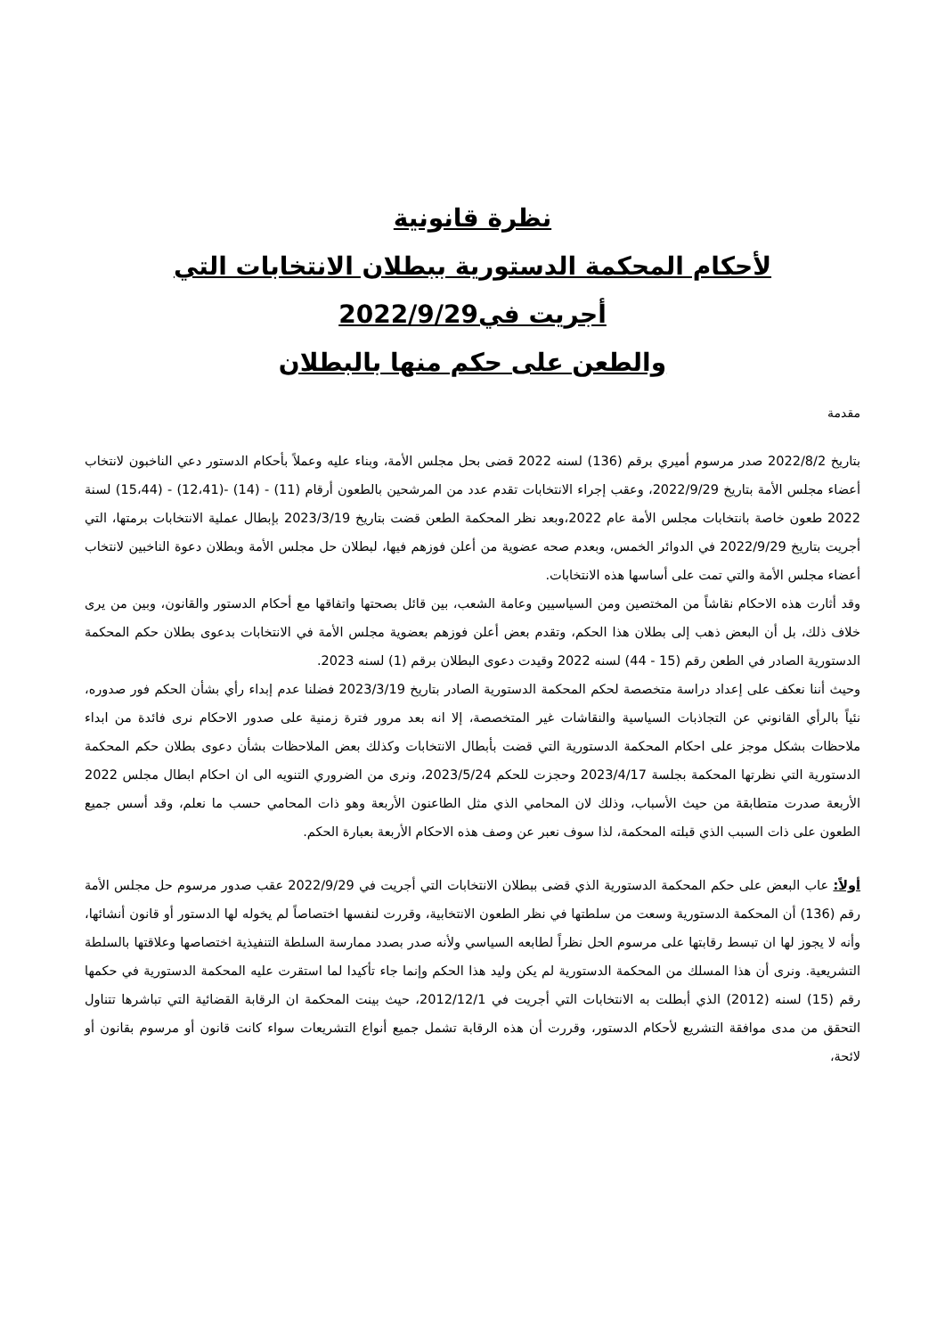نظرة قانونية
لأحكام المحكمة الدستورية ببطلان الانتخابات التي
أجريت في2022/9/29
والطعن على حكم منها بالبطلان
مقدمة
بتاريخ 2022/8/2 صدر مرسوم أميري برقم (136) لسنه 2022 قضى بحل مجلس الأمة، وبناء عليه وعملاً بأحكام الدستور دعي الناخبون لانتخاب أعضاء مجلس الأمة بتاريخ 2022/9/29، وعقب إجراء الانتخابات تقدم عدد من المرشحين بالطعون أرقام (11) - (14) -(12،41) - (15،44) لسنة 2022 طعون خاصة بانتخابات مجلس الأمة عام 2022،وبعد نظر المحكمة الطعن قضت بتاريخ 2023/3/19 بإبطال عملية الانتخابات برمتها، التي أجريت بتاريخ 2022/9/29 في الدوائر الخمس، وبعدم صحه عضوية من أعلن فوزهم فيها، لبطلان حل مجلس الأمة وبطلان دعوة الناخبين لانتخاب أعضاء مجلس الأمة والتي تمت على أساسها هذه الانتخابات.
وقد أثارت هذه الاحكام نقاشاً من المختصين ومن السياسيين وعامة الشعب، بين قائل بصحتها واتفاقها مع أحكام الدستور والقانون، وبين من يرى خلاف ذلك، بل أن البعض ذهب إلى بطلان هذا الحكم، وتقدم بعض أعلن فوزهم بعضوية مجلس الأمة في الانتخابات بدعوى بطلان حكم المحكمة الدستورية الصادر في الطعن رقم (15 - 44) لسنه 2022 وقيدت دعوى البطلان برقم (1) لسنه 2023.
وحيث أننا نعكف على إعداد دراسة متخصصة لحكم المحكمة الدستورية الصادر بتاريخ 2023/3/19 فضلنا عدم إبداء رأي بشأن الحكم فور صدوره، نئياً بالرأي القانوني عن التجاذبات السياسية والنقاشات غير المتخصصة، إلا انه بعد مرور فترة زمنية على صدور الاحكام نرى فائدة من ابداء ملاحظات بشكل موجز على احكام المحكمة الدستورية التي قضت بأبطال الانتخابات وكذلك بعض الملاحظات بشأن دعوى بطلان حكم المحكمة الدستورية التي نظرتها المحكمة بجلسة 2023/4/17 وحجزت للحكم 2023/5/24، ونرى من الضروري التنويه الى ان احكام ابطال مجلس 2022 الأربعة صدرت متطابقة من حيث الأسباب، وذلك لان المحامي الذي مثل الطاعنون الأربعة وهو ذات المحامي حسب ما نعلم، وقد أسس جميع الطعون على ذات السبب الذي قبلته المحكمة، لذا سوف نعبر عن وصف هذه الاحكام الأربعة بعبارة الحكم.
أولاً: عاب البعض على حكم المحكمة الدستورية الذي قضى ببطلان الانتخابات التي أجريت في 2022/9/29 عقب صدور مرسوم حل مجلس الأمة رقم (136) أن المحكمة الدستورية وسعت من سلطتها في نظر الطعون الانتخابية، وقررت لنفسها اختصاصاً لم يخوله لها الدستور أو قانون أنشائها، وأنه لا يجوز لها ان تبسط رقابتها على مرسوم الحل نظراً لطابعه السياسي ولأنه صدر بصدد ممارسة السلطة التنفيذية اختصاصها وعلاقتها بالسلطة التشريعية. ونرى أن هذا المسلك من المحكمة الدستورية لم يكن وليد هذا الحكم وإنما جاء تأكيدا لما استقرت عليه المحكمة الدستورية في حكمها رقم (15) لسنه (2012) الذي أبطلت به الانتخابات التي أجريت في 2012/12/1، حيث بينت المحكمة ان الرقابة القضائية التي تباشرها تتناول التحقق من مدى موافقة التشريع لأحكام الدستور، وقررت أن هذه الرقابة تشمل جميع أنواع التشريعات سواء كانت قانون أو مرسوم بقانون أو لائحة،